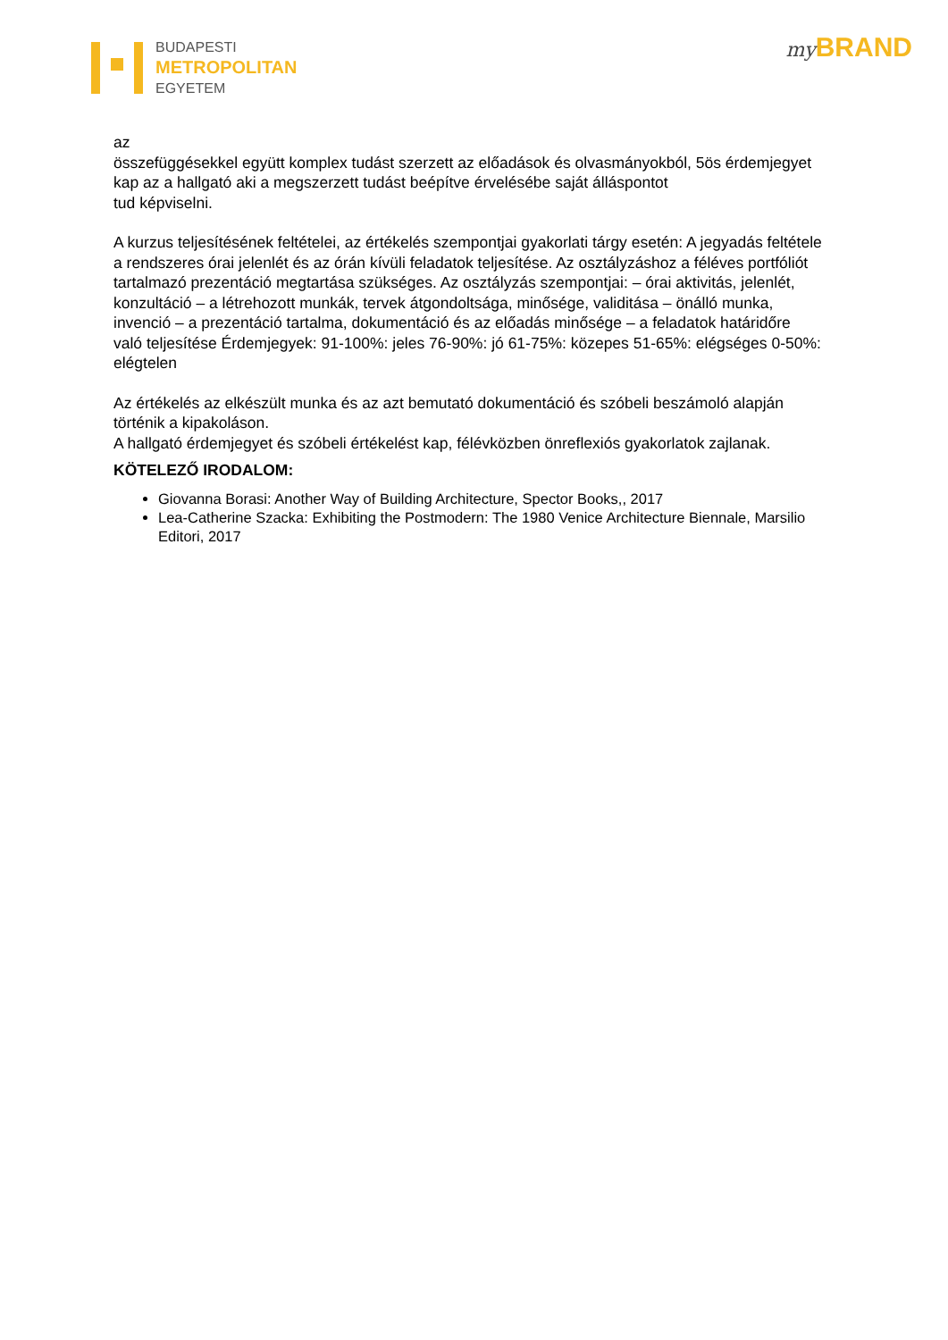BUDAPESTI
METROPOLITAN
EGYETEM
my BRAND
az
összefüggésekkel együtt komplex tudást szerzett az előadások és olvasmányokból, 5ös érdemjegyet kap az a hallgató aki a megszerzett tudást beépítve érvelésébe saját álláspontot
tud képviselni.
A kurzus teljesítésének feltételei, az értékelés szempontjai gyakorlati tárgy esetén: A jegyadás feltétele a rendszeres órai jelenlét és az órán kívüli feladatok teljesítése. Az osztályzáshoz a féléves portfóliót tartalmazó prezentáció megtartása szükséges. Az osztályzás szempontjai: – órai aktivitás, jelenlét, konzultáció – a létrehozott munkák, tervek átgondoltsága, minősége, validitása – önálló munka, invenció – a prezentáció tartalma, dokumentáció és az előadás minősége – a feladatok határidőre való teljesítése Érdemjegyek: 91-100%: jeles 76-90%: jó 61-75%: közepes 51-65%: elégséges 0-50%: elégtelen
Az értékelés az elkészült munka és az azt bemutató dokumentáció és szóbeli beszámoló alapján történik a kipakoláson.
A hallgató érdemjegyet és szóbeli értékelést kap, félévközben önreflexiós gyakorlatok zajlanak.
KÖTELEZŐ IRODALOM:
Giovanna Borasi: Another Way of Building Architecture, Spector Books,, 2017
Lea-Catherine Szacka: Exhibiting the Postmodern: The 1980 Venice Architecture Biennale, Marsilio Editori, 2017